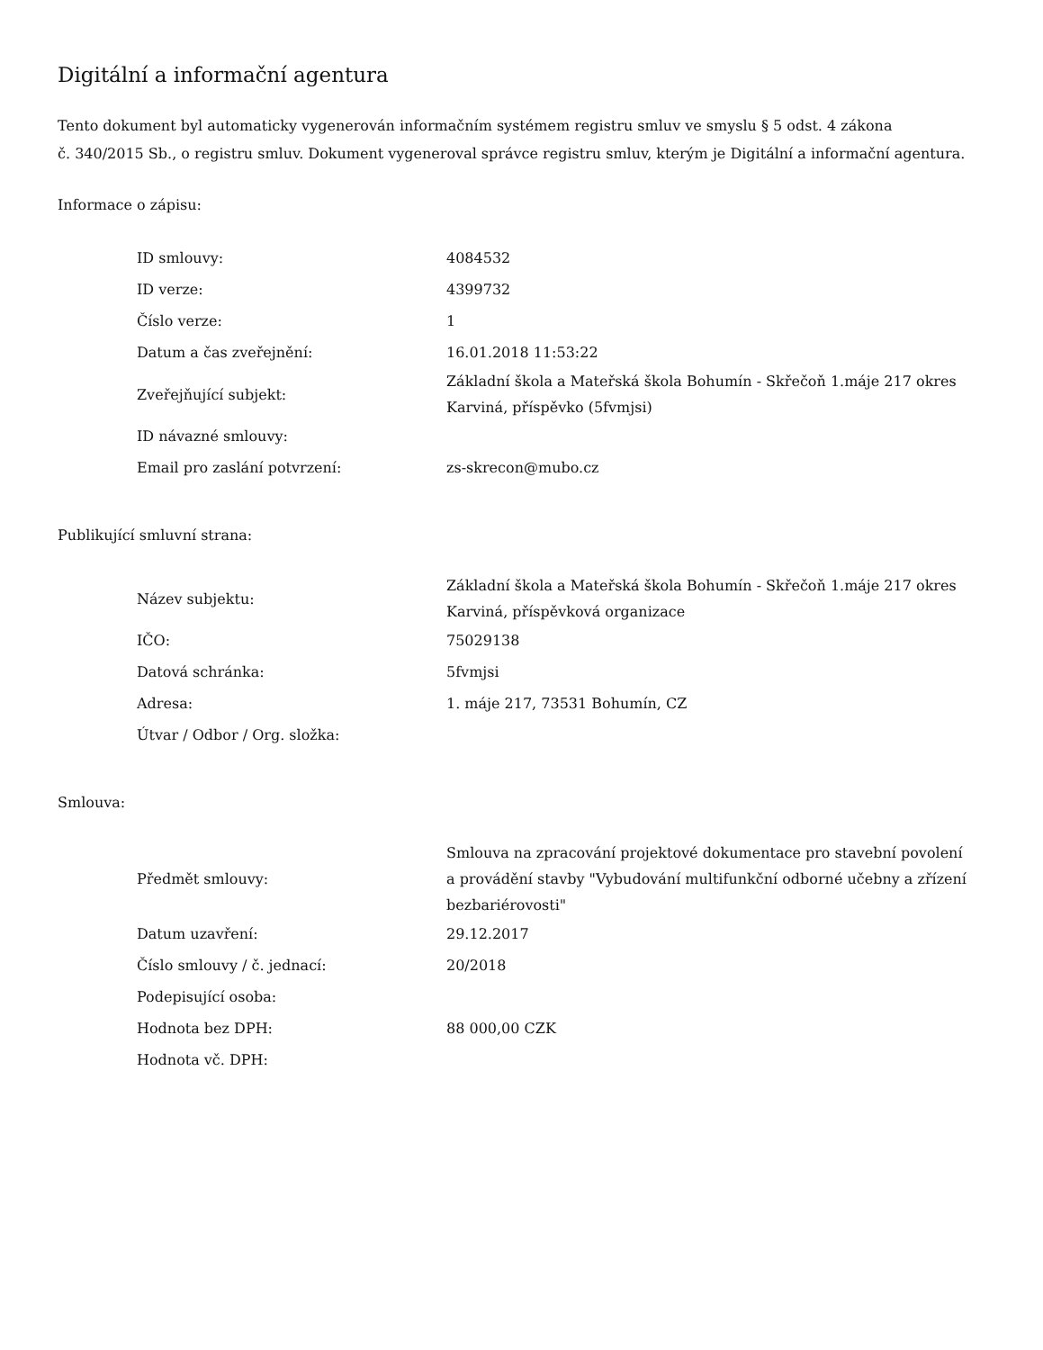Digitální a informační agentura
Tento dokument byl automaticky vygenerován informačním systémem registru smluv ve smyslu § 5 odst. 4 zákona
č. 340/2015 Sb., o registru smluv. Dokument vygeneroval správce registru smluv, kterým je Digitální a informační agentura.
Informace o zápisu:
| ID smlouvy: | 4084532 |
| ID verze: | 4399732 |
| Číslo verze: | 1 |
| Datum a čas zveřejnění: | 16.01.2018 11:53:22 |
| Zveřejňující subjekt: | Základní škola a Mateřská škola Bohumín - Skřečoň 1.máje 217 okres Karviná, příspěvko (5fvmjsi) |
| ID návazné smlouvy: | |
| Email pro zaslání potvrzení: | zs-skrecon@mubo.cz |
Publikující smluvní strana:
| Název subjektu: | Základní škola a Mateřská škola Bohumín - Skřečoň 1.máje 217 okres Karviná, příspěvková organizace |
| IČO: | 75029138 |
| Datová schránka: | 5fvmjsi |
| Adresa: | 1. máje 217, 73531 Bohumín, CZ |
| Útvar / Odbor / Org. složka: | |
Smlouva:
| Předmět smlouvy: | Smlouva na zpracování projektové dokumentace pro stavební povolení a provádění stavby "Vybudování multifunkční odborné učebny a zřízení bezbariérovosti" |
| Datum uzavření: | 29.12.2017 |
| Číslo smlouvy / č. jednací: | 20/2018 |
| Podepisující osoba: | |
| Hodnota bez DPH: | 88 000,00 CZK |
| Hodnota vč. DPH: | |